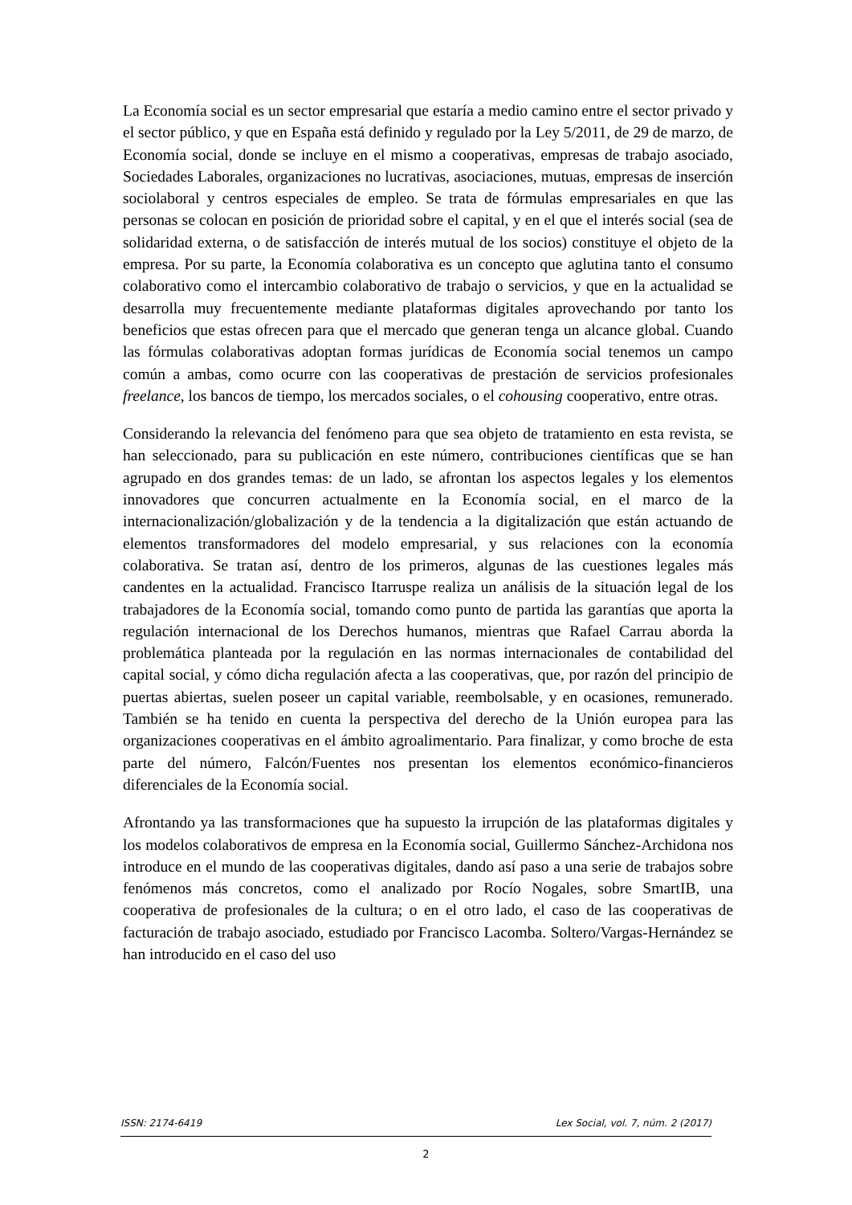La Economía social es un sector empresarial que estaría a medio camino entre el sector privado y el sector público, y que en España está definido y regulado por la Ley 5/2011, de 29 de marzo, de Economía social, donde se incluye en el mismo a cooperativas, empresas de trabajo asociado, Sociedades Laborales, organizaciones no lucrativas, asociaciones, mutuas, empresas de inserción sociolaboral y centros especiales de empleo. Se trata de fórmulas empresariales en que las personas se colocan en posición de prioridad sobre el capital, y en el que el interés social (sea de solidaridad externa, o de satisfacción de interés mutual de los socios) constituye el objeto de la empresa. Por su parte, la Economía colaborativa es un concepto que aglutina tanto el consumo colaborativo como el intercambio colaborativo de trabajo o servicios, y que en la actualidad se desarrolla muy frecuentemente mediante plataformas digitales aprovechando por tanto los beneficios que estas ofrecen para que el mercado que generan tenga un alcance global. Cuando las fórmulas colaborativas adoptan formas jurídicas de Economía social tenemos un campo común a ambas, como ocurre con las cooperativas de prestación de servicios profesionales freelance, los bancos de tiempo, los mercados sociales, o el cohousing cooperativo, entre otras.
Considerando la relevancia del fenómeno para que sea objeto de tratamiento en esta revista, se han seleccionado, para su publicación en este número, contribuciones científicas que se han agrupado en dos grandes temas: de un lado, se afrontan los aspectos legales y los elementos innovadores que concurren actualmente en la Economía social, en el marco de la internacionalización/globalización y de la tendencia a la digitalización que están actuando de elementos transformadores del modelo empresarial, y sus relaciones con la economía colaborativa. Se tratan así, dentro de los primeros, algunas de las cuestiones legales más candentes en la actualidad. Francisco Itarruspe realiza un análisis de la situación legal de los trabajadores de la Economía social, tomando como punto de partida las garantías que aporta la regulación internacional de los Derechos humanos, mientras que Rafael Carrau aborda la problemática planteada por la regulación en las normas internacionales de contabilidad del capital social, y cómo dicha regulación afecta a las cooperativas, que, por razón del principio de puertas abiertas, suelen poseer un capital variable, reembolsable, y en ocasiones, remunerado. También se ha tenido en cuenta la perspectiva del derecho de la Unión europea para las organizaciones cooperativas en el ámbito agroalimentario. Para finalizar, y como broche de esta parte del número, Falcón/Fuentes nos presentan los elementos económico-financieros diferenciales de la Economía social.
Afrontando ya las transformaciones que ha supuesto la irrupción de las plataformas digitales y los modelos colaborativos de empresa en la Economía social, Guillermo Sánchez-Archidona nos introduce en el mundo de las cooperativas digitales, dando así paso a una serie de trabajos sobre fenómenos más concretos, como el analizado por Rocío Nogales, sobre SmartIB, una cooperativa de profesionales de la cultura; o en el otro lado, el caso de las cooperativas de facturación de trabajo asociado, estudiado por Francisco Lacomba. Soltero/Vargas-Hernández se han introducido en el caso del uso
ISSN: 2174-6419 Lex Social, vol. 7, núm. 2 (2017)
2